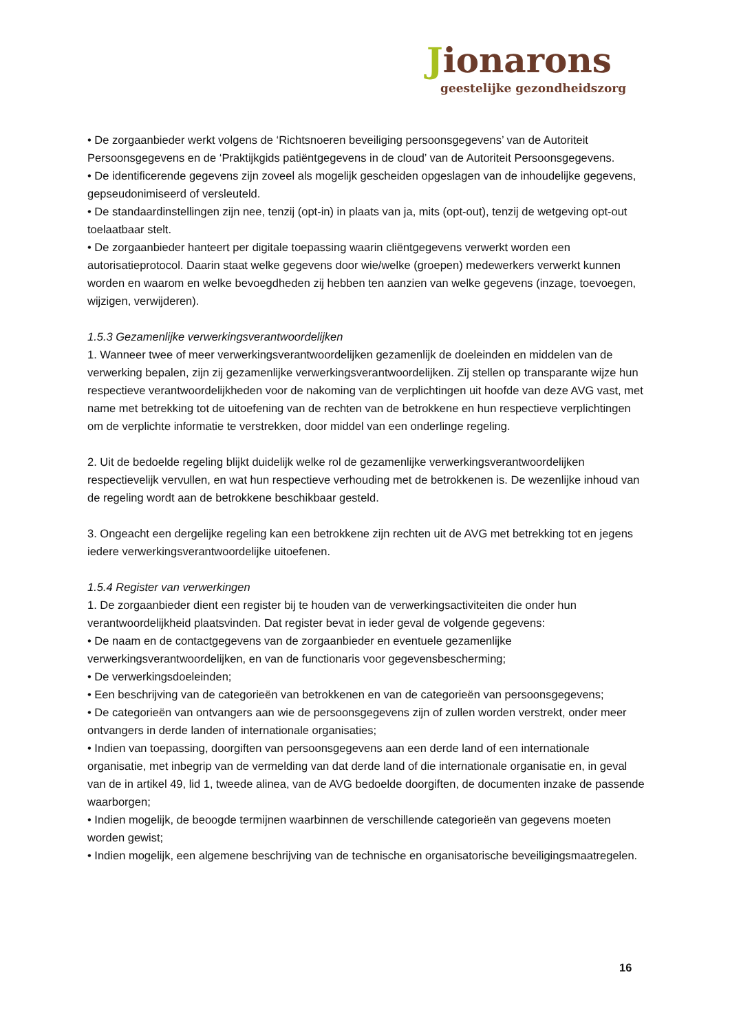Jionarons
geestelijke gezondheidszorg
• De zorgaanbieder werkt volgens de ‘Richtsnoeren beveiliging persoonsgegevens’ van de Autoriteit Persoonsgegevens en de ‘Praktijkgids patiëntgegevens in de cloud’ van de Autoriteit Persoonsgegevens.
• De identificerende gegevens zijn zoveel als mogelijk gescheiden opgeslagen van de inhoudelijke gegevens, gepseudonimiseerd of versleuteld.
• De standaardinstellingen zijn nee, tenzij (opt-in) in plaats van ja, mits (opt-out), tenzij de wetgeving opt-out toelaatbaar stelt.
• De zorgaanbieder hanteert per digitale toepassing waarin cliëntgegevens verwerkt worden een autorisatieprotocol. Daarin staat welke gegevens door wie/welke (groepen) medewerkers verwerkt kunnen worden en waarom en welke bevoegdheden zij hebben ten aanzien van welke gegevens (inzage, toevoegen, wijzigen, verwijderen).
1.5.3 Gezamenlijke verwerkingsverantwoordelijken
1. Wanneer twee of meer verwerkingsverantwoordelijken gezamenlijk de doeleinden en middelen van de verwerking bepalen, zijn zij gezamenlijke verwerkingsverantwoordelijken. Zij stellen op transparante wijze hun respectieve verantwoordelijkheden voor de nakoming van de verplichtingen uit hoofde van deze AVG vast, met name met betrekking tot de uitoefening van de rechten van de betrokkene en hun respectieve verplichtingen om de verplichte informatie te verstrekken, door middel van een onderlinge regeling.
2. Uit de bedoelde regeling blijkt duidelijk welke rol de gezamenlijke verwerkingsverantwoordelijken respectievelijk vervullen, en wat hun respectieve verhouding met de betrokkenen is. De wezenlijke inhoud van de regeling wordt aan de betrokkene beschikbaar gesteld.
3. Ongeacht een dergelijke regeling kan een betrokkene zijn rechten uit de AVG met betrekking tot en jegens iedere verwerkingsverantwoordelijke uitoefenen.
1.5.4 Register van verwerkingen
1. De zorgaanbieder dient een register bij te houden van de verwerkingsactiviteiten die onder hun verantwoordelijkheid plaatsvinden. Dat register bevat in ieder geval de volgende gegevens:
• De naam en de contactgegevens van de zorgaanbieder en eventuele gezamenlijke verwerkingsverantwoordelijken, en van de functionaris voor gegevensbescherming;
• De verwerkingsdoeleinden;
• Een beschrijving van de categorieën van betrokkenen en van de categorieën van persoonsgegevens;
• De categorieën van ontvangers aan wie de persoonsgegevens zijn of zullen worden verstrekt, onder meer ontvangers in derde landen of internationale organisaties;
• Indien van toepassing, doorgiften van persoonsgegevens aan een derde land of een internationale organisatie, met inbegrip van de vermelding van dat derde land of die internationale organisatie en, in geval van de in artikel 49, lid 1, tweede alinea, van de AVG bedoelde doorgiften, de documenten inzake de passende waarborgen;
• Indien mogelijk, de beoogde termijnen waarbinnen de verschillende categorieën van gegevens moeten worden gewist;
• Indien mogelijk, een algemene beschrijving van de technische en organisatorische beveiligingsmaatregelen.
16